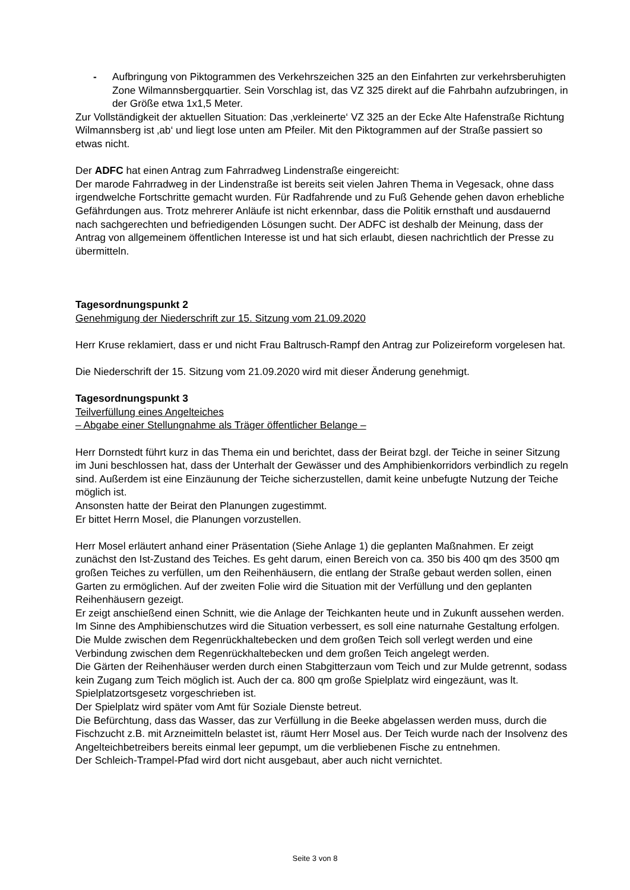- Aufbringung von Piktogrammen des Verkehrszeichen 325 an den Einfahrten zur verkehrsberuhigten Zone Wilmannsbergquartier. Sein Vorschlag ist, das VZ 325 direkt auf die Fahrbahn aufzubringen, in der Größe etwa 1x1,5 Meter.
Zur Vollständigkeit der aktuellen Situation: Das ‚verkleinerte‘ VZ 325 an der Ecke Alte Hafenstraße Richtung Wilmannsberg ist ‚ab‘ und liegt lose unten am Pfeiler. Mit den Piktogrammen auf der Straße passiert so etwas nicht.
Der ADFC hat einen Antrag zum Fahrradweg Lindenstraße eingereicht:
Der marode Fahrradweg in der Lindenstraße ist bereits seit vielen Jahren Thema in Vegesack, ohne dass irgendwelche Fortschritte gemacht wurden. Für Radfahrende und zu Fuß Gehende gehen davon erhebliche Gefährdungen aus. Trotz mehrerer Anläufe ist nicht erkennbar, dass die Politik ernsthaft und ausdauernd nach sachgerechten und befriedigenden Lösungen sucht. Der ADFC ist deshalb der Meinung, dass der Antrag von allgemeinem öffentlichen Interesse ist und hat sich erlaubt, diesen nachrichtlich der Presse zu übermitteln.
Tagesordnungspunkt 2
Genehmigung der Niederschrift zur 15. Sitzung vom 21.09.2020
Herr Kruse reklamiert, dass er und nicht Frau Baltrusch-Rampf den Antrag zur Polizeireform vorgelesen hat.
Die Niederschrift der 15. Sitzung vom 21.09.2020 wird mit dieser Änderung genehmigt.
Tagesordnungspunkt 3
Teilverfüllung eines Angelteiches
– Abgabe einer Stellungnahme als Träger öffentlicher Belange –
Herr Dornstedt führt kurz in das Thema ein und berichtet, dass der Beirat bzgl. der Teiche in seiner Sitzung im Juni beschlossen hat, dass der Unterhalt der Gewässer und des Amphibienkorridors verbindlich zu regeln sind. Außerdem ist eine Einzäunung der Teiche sicherzustellen, damit keine unbefugte Nutzung der Teiche möglich ist.
Ansonsten hatte der Beirat den Planungen zugestimmt.
Er bittet Herrn Mosel, die Planungen vorzustellen.
Herr Mosel erläutert anhand einer Präsentation (Siehe Anlage 1) die geplanten Maßnahmen. Er zeigt zunächst den Ist-Zustand des Teiches. Es geht darum, einen Bereich von ca. 350 bis 400 qm des 3500 qm großen Teiches zu verfüllen, um den Reihenhäusern, die entlang der Straße gebaut werden sollen, einen Garten zu ermöglichen. Auf der zweiten Folie wird die Situation mit der Verfüllung und den geplanten Reihenhäusern gezeigt.
Er zeigt anschießend einen Schnitt, wie die Anlage der Teichkanten heute und in Zukunft aussehen werden. Im Sinne des Amphibienschutzes wird die Situation verbessert, es soll eine naturnahe Gestaltung erfolgen.
Die Mulde zwischen dem Regenrückhaltebecken und dem großen Teich soll verlegt werden und eine Verbindung zwischen dem Regenrückhaltebecken und dem großen Teich angelegt werden.
Die Gärten der Reihenhäuser werden durch einen Stabgitterzaun vom Teich und zur Mulde getrennt, sodass kein Zugang zum Teich möglich ist. Auch der ca. 800 qm große Spielplatz wird eingezäunt, was lt. Spielplatzortsgesetz vorgeschrieben ist.
Der Spielplatz wird später vom Amt für Soziale Dienste betreut.
Die Befürchtung, dass das Wasser, das zur Verfüllung in die Beeke abgelassen werden muss, durch die Fischzucht z.B. mit Arzneimitteln belastet ist, räumt Herr Mosel aus. Der Teich wurde nach der Insolvenz des Angelteichbetreibers bereits einmal leer gepumpt, um die verbliebenen Fische zu entnehmen.
Der Schleich-Trampel-Pfad wird dort nicht ausgebaut, aber auch nicht vernichtet.
Seite 3 von 8